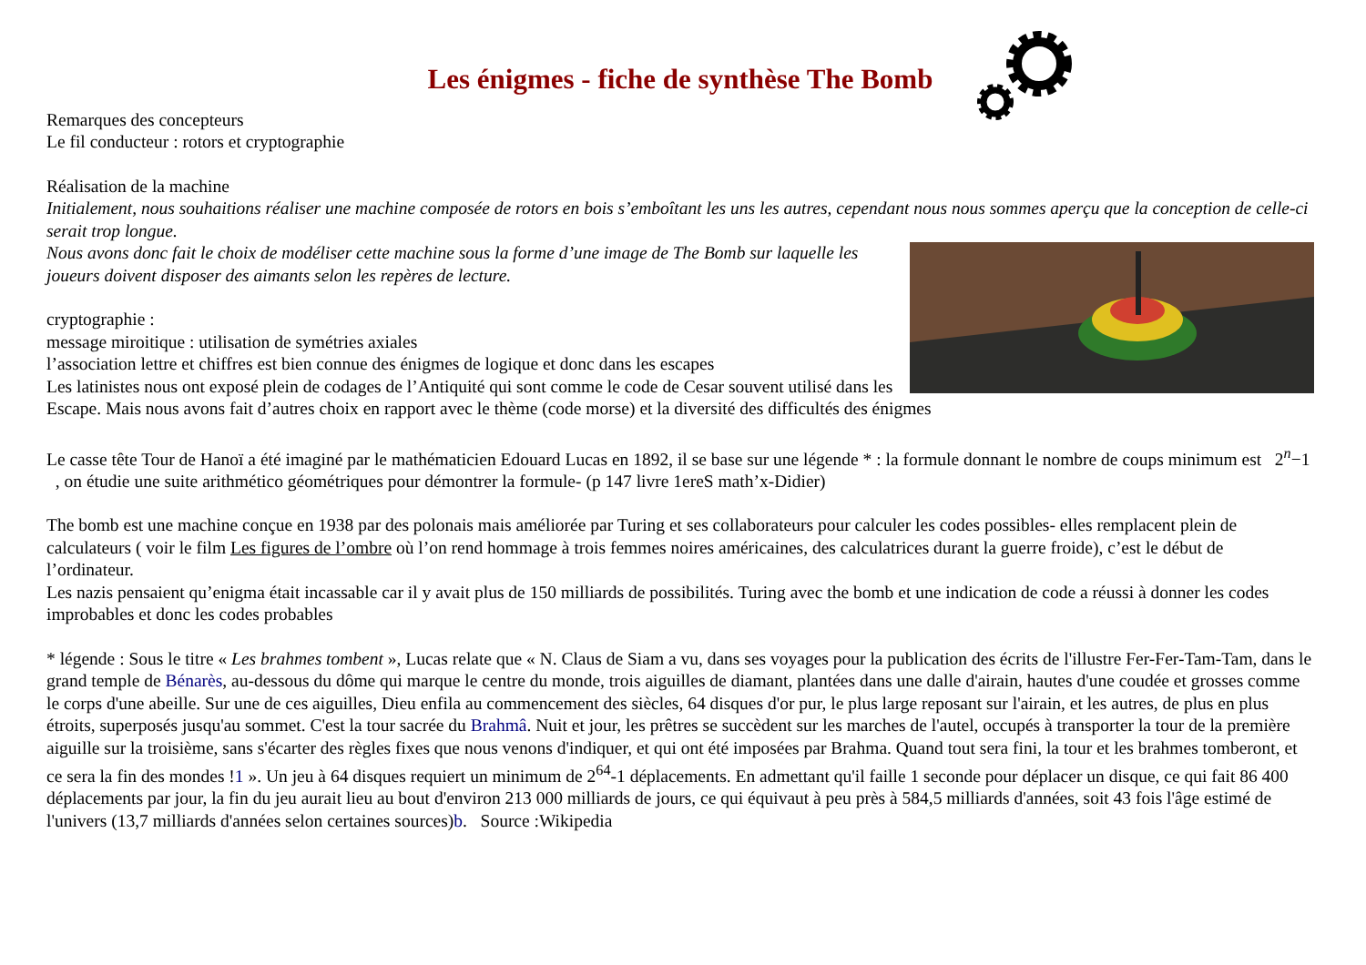Les énigmes - fiche de synthèse The Bomb
Remarques des concepteurs
Le fil conducteur : rotors et cryptographie
Réalisation de la machine
Initialement, nous souhaitions réaliser une machine composée de rotors en bois s’emboîtant les uns les autres, cependant nous nous sommes aperçu que la conception de celle-ci serait trop longue.
Nous avons donc fait le choix de modéliser cette machine sous la forme d’une image de The Bomb sur laquelle les joueurs doivent disposer des aimants selon les repères de lecture.
cryptographie :
message miroitique : utilisation de symétries axiales
l’association lettre et chiffres est bien connue des énigmes de logique et donc dans les escapes
Les latinistes nous ont exposé plein de codages de l’Antiquité qui sont comme le code de Cesar souvent utilisé dans les Escape. Mais nous avons fait d’autres choix en rapport avec le thème (code morse) et la diversité des difficultés des énigmes
Le casse tête Tour de Hanoï a été imaginé par le mathématicien Edouard Lucas en 1892, il se base sur une légende * : la formule donnant le nombre de coups minimum est 2<sup>n</sup>−1 , on étudie une suite arithmético géométriques pour démontrer la formule- (p 147 livre 1ereS math’x-Didier)
The bomb est une machine conçue en 1938 par des polonais mais améliorée par Turing et ses collaborateurs pour calculer les codes possibles- elles remplacent plein de calculateurs ( voir le film Les figures de l’ombre où l’on rend hommage à trois femmes noires américaines, des calculatrices durant la guerre froide), c’est le début de l’ordinateur.
Les nazis pensaient qu’enigma était incassable car il y avait plus de 150 milliards de possibilités. Turing avec the bomb et une indication de code a réussi à donner les codes improbables et donc les codes probables
* légende : Sous le titre « Les brahmes tombent », Lucas relate que « N. Claus de Siam a vu, dans ses voyages pour la publication des écrits de l'illustre Fer-Fer-Tam-Tam, dans le grand temple de Bénarès, au-dessous du dôme qui marque le centre du monde, trois aiguilles de diamant, plantées dans une dalle d'airain, hautes d'une coudée et grosses comme le corps d'une abeille. Sur une de ces aiguilles, Dieu enfila au commencement des siècles, 64 disques d'or pur, le plus large reposant sur l'airain, et les autres, de plus en plus étroits, superposés jusqu'au sommet. C'est la tour sacrée du Brahmâ. Nuit et jour, les prêtres se succèdent sur les marches de l'autel, occupés à transporter la tour de la première aiguille sur la troisième, sans s'écarter des règles fixes que nous venons d'indiquer, et qui ont été imposées par Brahma. Quand tout sera fini, la tour et les brahmes tomberont, et ce sera la fin des mondes !1 ». Un jeu à 64 disques requiert un minimum de 2<sup>64</sup>-1 déplacements. En admettant qu'il faille 1 seconde pour déplacer un disque, ce qui fait 86 400 déplacements par jour, la fin du jeu aurait lieu au bout d'environ 213 000 milliards de jours, ce qui équivaut à peu près à 584,5 milliards d'années, soit 43 fois l'âge estimé de l'univers (13,7 milliards d'années selon certaines sources)b. Source :Wikipedia